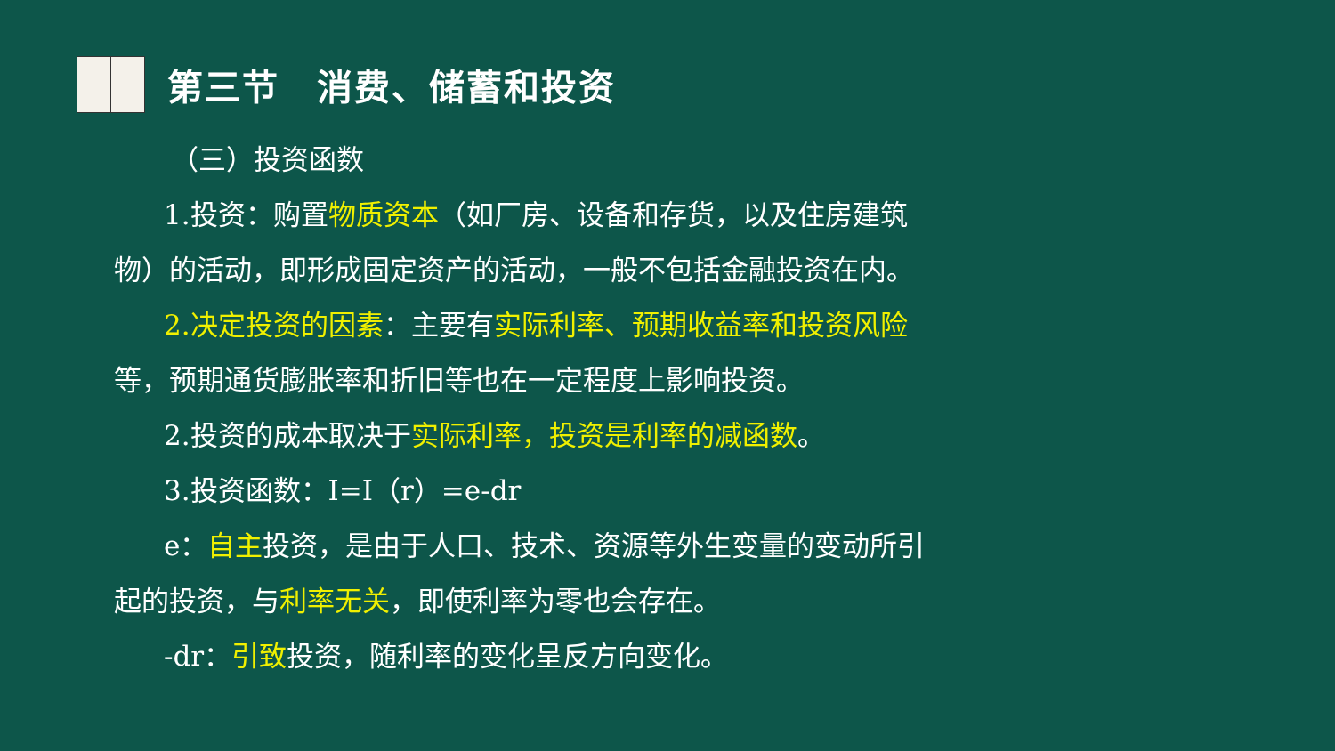第三节　消费、储蓄和投资
（三）投资函数
1.投资：购置物质资本（如厂房、设备和存货，以及住房建筑物）的活动，即形成固定资产的活动，一般不包括金融投资在内。
2.决定投资的因素：主要有实际利率、预期收益率和投资风险等，预期通货膨胀率和折旧等也在一定程度上影响投资。
2.投资的成本取决于实际利率，投资是利率的减函数。
3.投资函数：I=I（r）=e-dr
e：自主投资，是由于人口、技术、资源等外生变量的变动所引起的投资，与利率无关，即使利率为零也会存在。
-dr：引致投资，随利率的变化呈反方向变化。